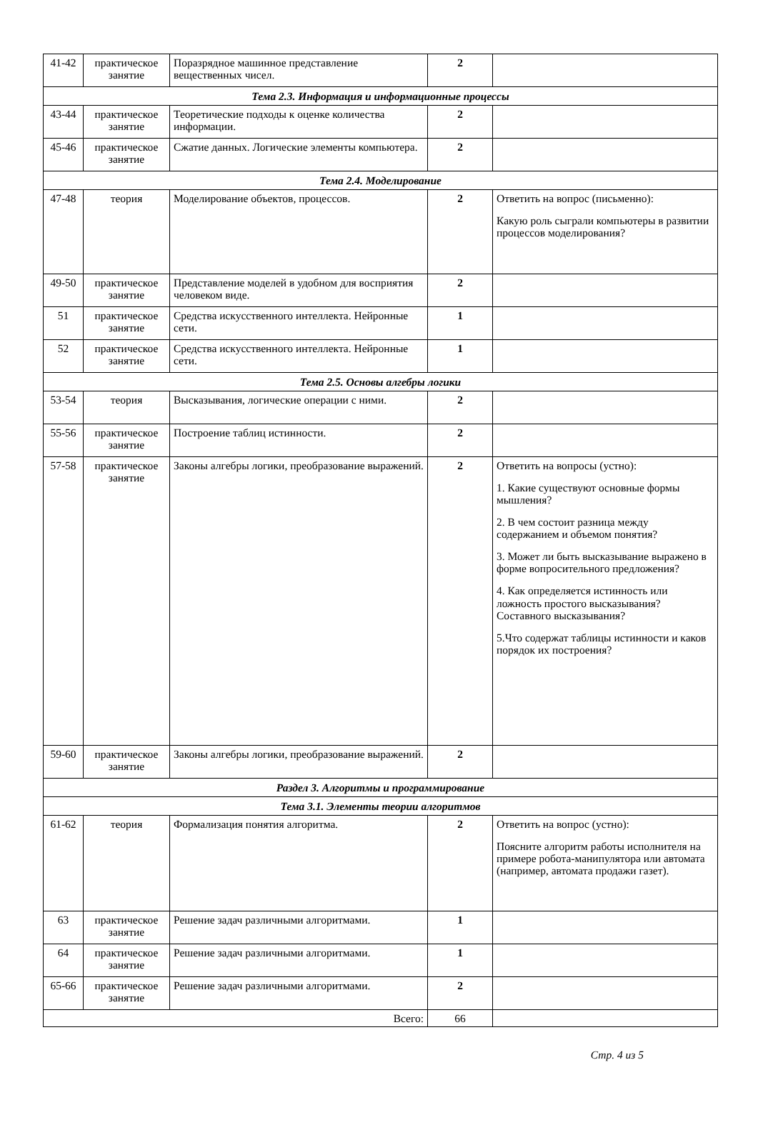| 41-42 | практическое занятие | Поразрядное машинное представление вещественных чисел. | 2 | |
| Тема 2.3. Информация и информационные процессы | | | | |
| 43-44 | практическое занятие | Теоретические подходы к оценке количества информации. | 2 | |
| 45-46 | практическое занятие | Сжатие данных. Логические элементы компьютера. | 2 | |
| Тема 2.4. Моделирование | | | | |
| 47-48 | теория | Моделирование объектов, процессов. | 2 | Ответить на вопрос (письменно): Какую роль сыграли компьютеры в развитии процессов моделирования? |
| 49-50 | практическое занятие | Представление моделей в удобном для восприятия человеком виде. | 2 | |
| 51 | практическое занятие | Средства искусственного интеллекта. Нейронные сети. | 1 | |
| 52 | практическое занятие | Средства искусственного интеллекта. Нейронные сети. | 1 | |
| Тема 2.5. Основы алгебры логики | | | | |
| 53-54 | теория | Высказывания, логические операции с ними. | 2 | |
| 55-56 | практическое занятие | Построение таблиц истинности. | 2 | |
| 57-58 | практическое занятие | Законы алгебры логики, преобразование выражений. | 2 | Ответить на вопросы (устно): 1. Какие существуют основные формы мышления? 2. В чем состоит разница между содержанием и объемом понятия? 3. Может ли быть высказывание выражено в форме вопросительного предложения? 4. Как определяется истинность или ложность простого высказывания? Составного высказывания? 5.Что содержат таблицы истинности и каков порядок их построения? |
| 59-60 | практическое занятие | Законы алгебры логики, преобразование выражений. | 2 | |
| Раздел 3. Алгоритмы и программирование | | | | |
| Тема 3.1. Элементы теории алгоритмов | | | | |
| 61-62 | теория | Формализация понятия алгоритма. | 2 | Ответить на вопрос (устно): Поясните алгоритм работы исполнителя на примере робота-манипулятора или автомата (например, автомата продажи газет). |
| 63 | практическое занятие | Решение задач различными алгоритмами. | 1 | |
| 64 | практическое занятие | Решение задач различными алгоритмами. | 1 | |
| 65-66 | практическое занятие | Решение задач различными алгоритмами. | 2 | |
| Всего: | | | 66 | |
Стр. 4 из 5